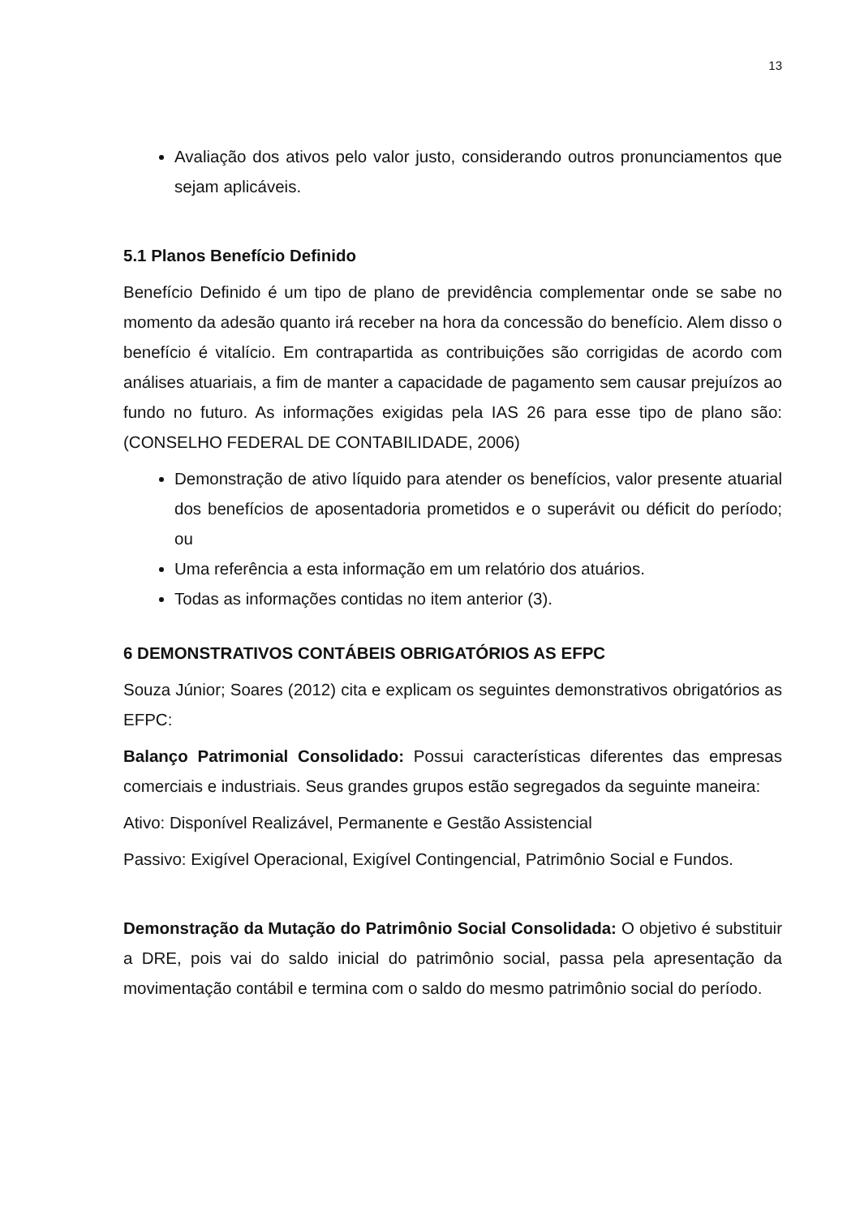13
Avaliação dos ativos pelo valor justo, considerando outros pronunciamentos que sejam aplicáveis.
5.1 Planos Benefício Definido
Benefício Definido é um tipo de plano de previdência complementar onde se sabe no momento da adesão quanto irá receber na hora da concessão do benefício. Alem disso o benefício é vitalício. Em contrapartida as contribuições são corrigidas de acordo com análises atuariais, a fim de manter a capacidade de pagamento sem causar prejuízos ao fundo no futuro. As informações exigidas pela IAS 26 para esse tipo de plano são: (CONSELHO FEDERAL DE CONTABILIDADE, 2006)
Demonstração de ativo líquido para atender os benefícios, valor presente atuarial dos benefícios de aposentadoria prometidos e o superávit ou déficit do período; ou
Uma referência a esta informação em um relatório dos atuários.
Todas as informações contidas no item anterior (3).
6 DEMONSTRATIVOS CONTÁBEIS OBRIGATÓRIOS AS EFPC
Souza Júnior; Soares (2012) cita e explicam os seguintes demonstrativos obrigatórios as EFPC:
Balanço Patrimonial Consolidado: Possui características diferentes das empresas comerciais e industriais. Seus grandes grupos estão segregados da seguinte maneira:
Ativo: Disponível Realizável, Permanente e Gestão Assistencial
Passivo: Exigível Operacional, Exigível Contingencial, Patrimônio Social e Fundos.
Demonstração da Mutação do Patrimônio Social Consolidada: O objetivo é substituir a DRE, pois vai do saldo inicial do patrimônio social, passa pela apresentação da movimentação contábil e termina com o saldo do mesmo patrimônio social do período.